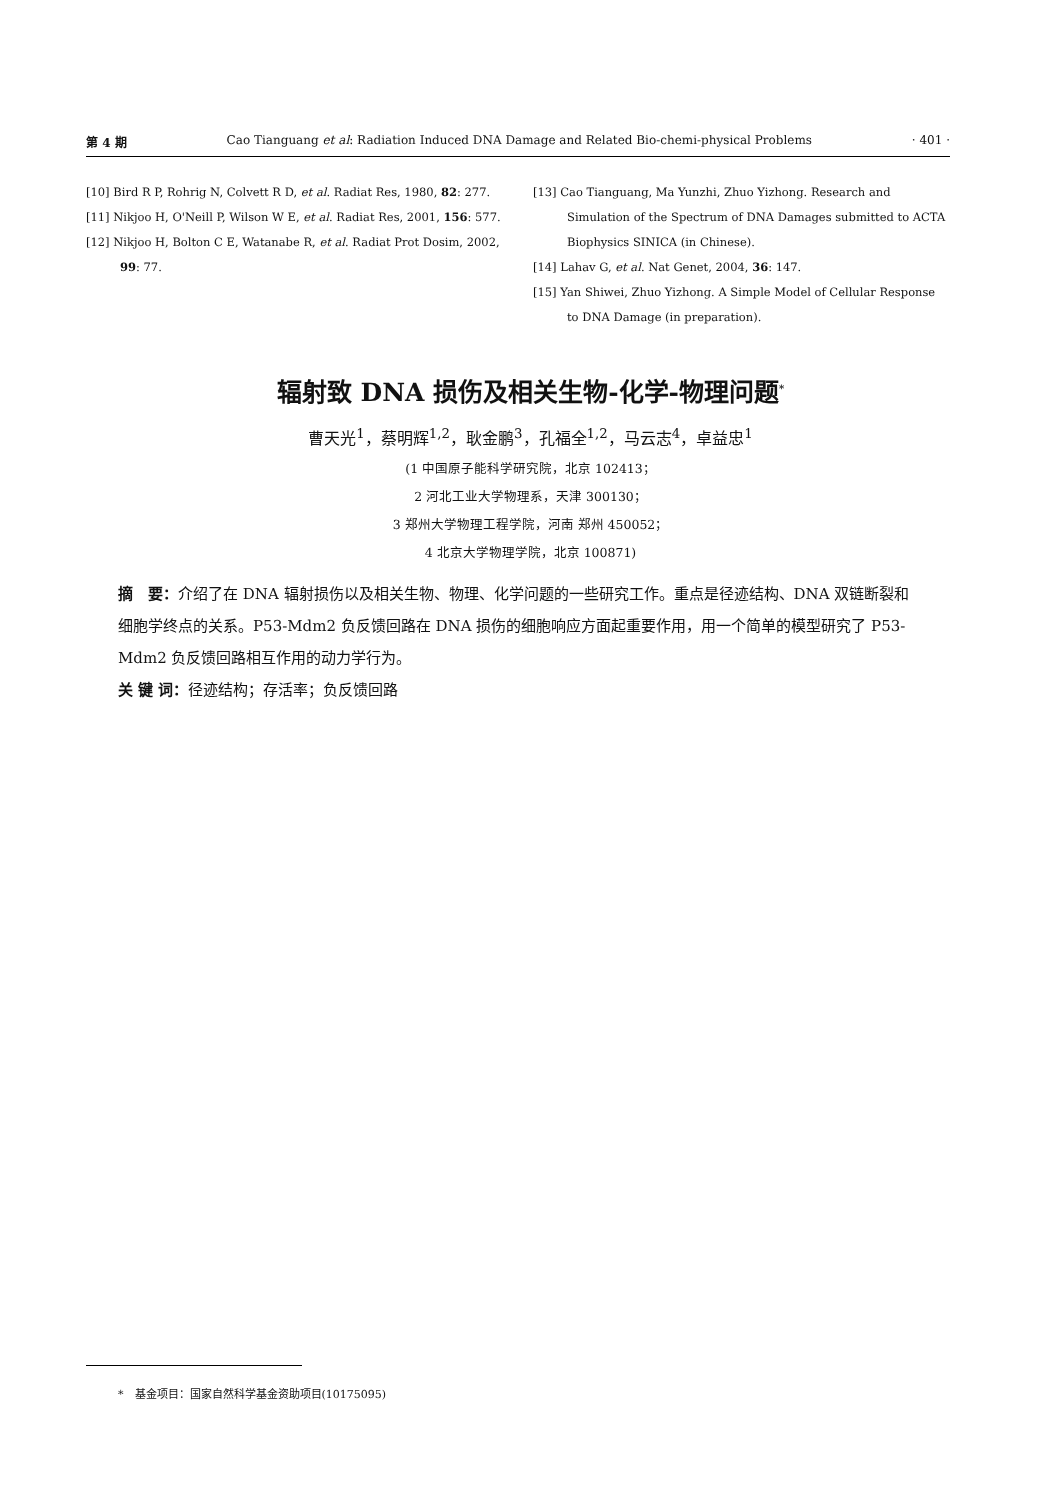第 4 期 Cao Tianguang et al: Radiation Induced DNA Damage and Related Bio-chemi-physical Problems · 401 ·
[10] Bird R P, Rohrig N, Colvett R D, et al. Radiat Res, 1980, 82: 277.
[11] Nikjoo H, O'Neill P, Wilson W E, et al. Radiat Res, 2001, 156: 577.
[12] Nikjoo H, Bolton C E, Watanabe R, et al. Radiat Prot Dosim, 2002, 99: 77.
[13] Cao Tianguang, Ma Yunzhi, Zhuo Yizhong. Research and Simulation of the Spectrum of DNA Damages submitted to ACTA Biophysics SINICA (in Chinese).
[14] Lahav G, et al. Nat Genet, 2004, 36: 147.
[15] Yan Shiwei, Zhuo Yizhong. A Simple Model of Cellular Response to DNA Damage (in preparation).
辐射致 DNA 损伤及相关生物-化学-物理问题<sup>*</sup>
曹天光<sup>1</sup>，蔡明辉<sup>1,2</sup>，耿金鹏<sup>3</sup>，孔福全<sup>1,2</sup>，马云志<sup>4</sup>，卓益忠<sup>1</sup>
(1 中国原子能科学研究院，北京 102413；
2 河北工业大学物理系，天津 300130；
3 郑州大学物理工程学院，河南 郑州 450052；
4 北京大学物理学院，北京 100871)
摘　要：介绍了在 DNA 辐射损伤以及相关生物、物理、化学问题的一些研究工作。重点是径迹结构、DNA 双链断裂和细胞学终点的关系。P53-Mdm2 负反馈回路在 DNA 损伤的细胞响应方面起重要作用，用一个简单的模型研究了 P53-Mdm2 负反馈回路相互作用的动力学行为。
关 键 词：径迹结构；存活率；负反馈回路
*　基金项目：国家自然科学基金资助项目(10175095)